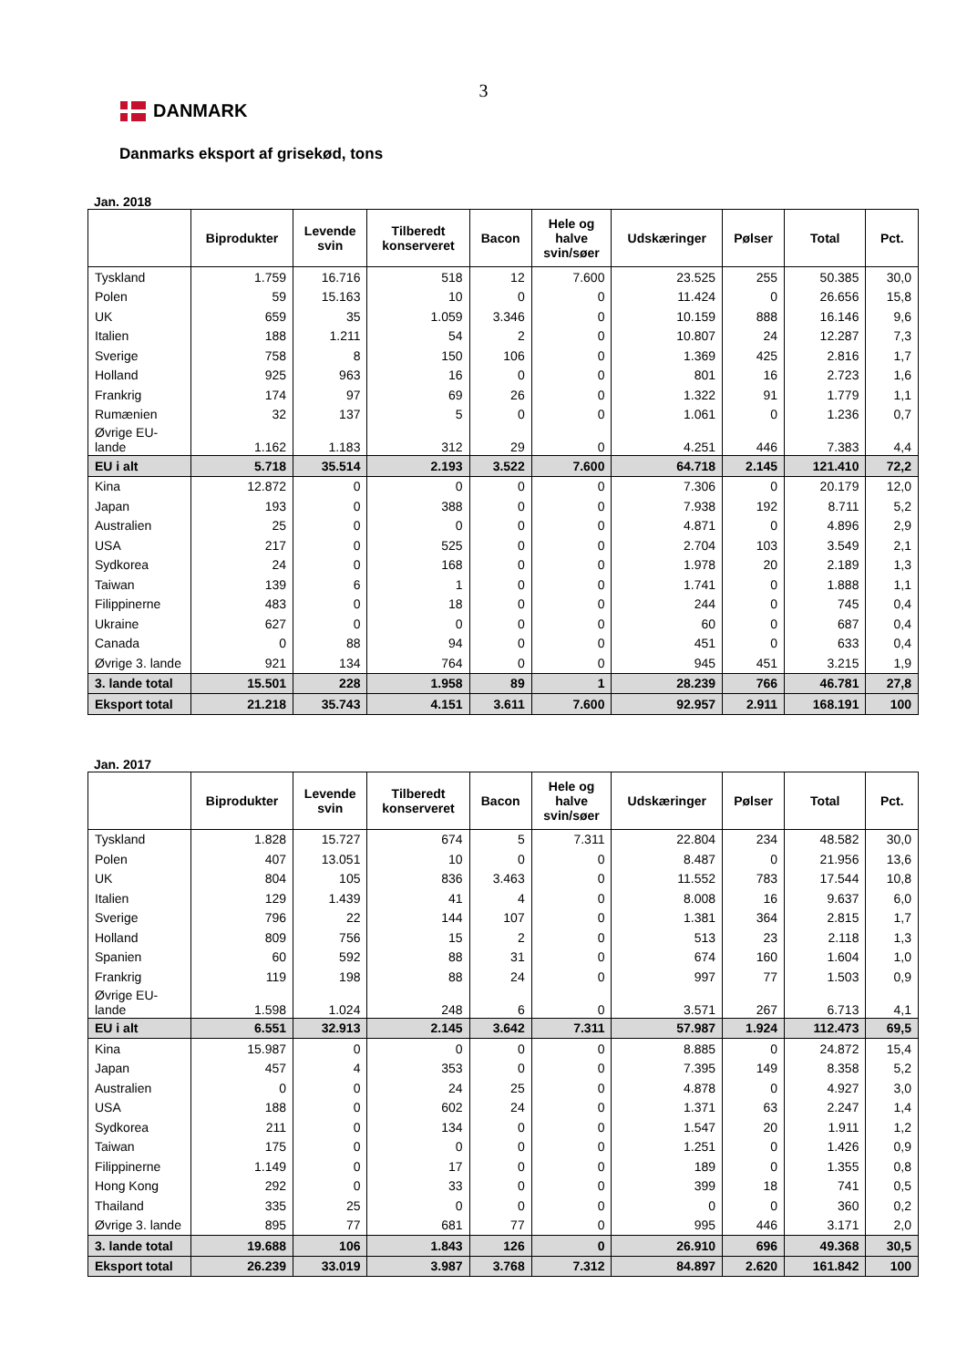3
DANMARK
Danmarks eksport af grisekød, tons
Jan. 2018
| | Biprodukter | Levende svin | Tilberedt konserveret | Bacon | Hele og halve svin/søer | Udskæringer | Pølser | Total | Pct. |
| --- | --- | --- | --- | --- | --- | --- | --- | --- | --- |
| Tyskland | 1.759 | 16.716 | 518 | 12 | 7.600 | 23.525 | 255 | 50.385 | 30,0 |
| Polen | 59 | 15.163 | 10 | 0 | 0 | 11.424 | 0 | 26.656 | 15,8 |
| UK | 659 | 35 | 1.059 | 3.346 | 0 | 10.159 | 888 | 16.146 | 9,6 |
| Italien | 188 | 1.211 | 54 | 2 | 0 | 10.807 | 24 | 12.287 | 7,3 |
| Sverige | 758 | 8 | 150 | 106 | 0 | 1.369 | 425 | 2.816 | 1,7 |
| Holland | 925 | 963 | 16 | 0 | 0 | 801 | 16 | 2.723 | 1,6 |
| Frankrig | 174 | 97 | 69 | 26 | 0 | 1.322 | 91 | 1.779 | 1,1 |
| Rumænien | 32 | 137 | 5 | 0 | 0 | 1.061 | 0 | 1.236 | 0,7 |
| Øvrige EU- lande | 1.162 | 1.183 | 312 | 29 | 0 | 4.251 | 446 | 7.383 | 4,4 |
| EU i alt | 5.718 | 35.514 | 2.193 | 3.522 | 7.600 | 64.718 | 2.145 | 121.410 | 72,2 |
| Kina | 12.872 | 0 | 0 | 0 | 0 | 7.306 | 0 | 20.179 | 12,0 |
| Japan | 193 | 0 | 388 | 0 | 0 | 7.938 | 192 | 8.711 | 5,2 |
| Australien | 25 | 0 | 0 | 0 | 0 | 4.871 | 0 | 4.896 | 2,9 |
| USA | 217 | 0 | 525 | 0 | 0 | 2.704 | 103 | 3.549 | 2,1 |
| Sydkorea | 24 | 0 | 168 | 0 | 0 | 1.978 | 20 | 2.189 | 1,3 |
| Taiwan | 139 | 6 | 1 | 0 | 0 | 1.741 | 0 | 1.888 | 1,1 |
| Filippinerne | 483 | 0 | 18 | 0 | 0 | 244 | 0 | 745 | 0,4 |
| Ukraine | 627 | 0 | 0 | 0 | 0 | 60 | 0 | 687 | 0,4 |
| Canada | 0 | 88 | 94 | 0 | 0 | 451 | 0 | 633 | 0,4 |
| Øvrige 3. lande | 921 | 134 | 764 | 0 | 0 | 945 | 451 | 3.215 | 1,9 |
| 3. lande total | 15.501 | 228 | 1.958 | 89 | 1 | 28.239 | 766 | 46.781 | 27,8 |
| Eksport total | 21.218 | 35.743 | 4.151 | 3.611 | 7.600 | 92.957 | 2.911 | 168.191 | 100 |
Jan. 2017
| | Biprodukter | Levende svin | Tilberedt konserveret | Bacon | Hele og halve svin/søer | Udskæringer | Pølser | Total | Pct. |
| --- | --- | --- | --- | --- | --- | --- | --- | --- | --- |
| Tyskland | 1.828 | 15.727 | 674 | 5 | 7.311 | 22.804 | 234 | 48.582 | 30,0 |
| Polen | 407 | 13.051 | 10 | 0 | 0 | 8.487 | 0 | 21.956 | 13,6 |
| UK | 804 | 105 | 836 | 3.463 | 0 | 11.552 | 783 | 17.544 | 10,8 |
| Italien | 129 | 1.439 | 41 | 4 | 0 | 8.008 | 16 | 9.637 | 6,0 |
| Sverige | 796 | 22 | 144 | 107 | 0 | 1.381 | 364 | 2.815 | 1,7 |
| Holland | 809 | 756 | 15 | 2 | 0 | 513 | 23 | 2.118 | 1,3 |
| Spanien | 60 | 592 | 88 | 31 | 0 | 674 | 160 | 1.604 | 1,0 |
| Frankrig | 119 | 198 | 88 | 24 | 0 | 997 | 77 | 1.503 | 0,9 |
| Øvrige EU- lande | 1.598 | 1.024 | 248 | 6 | 0 | 3.571 | 267 | 6.713 | 4,1 |
| EU i alt | 6.551 | 32.913 | 2.145 | 3.642 | 7.311 | 57.987 | 1.924 | 112.473 | 69,5 |
| Kina | 15.987 | 0 | 0 | 0 | 0 | 8.885 | 0 | 24.872 | 15,4 |
| Japan | 457 | 4 | 353 | 0 | 0 | 7.395 | 149 | 8.358 | 5,2 |
| Australien | 0 | 0 | 24 | 25 | 0 | 4.878 | 0 | 4.927 | 3,0 |
| USA | 188 | 0 | 602 | 24 | 0 | 1.371 | 63 | 2.247 | 1,4 |
| Sydkorea | 211 | 0 | 134 | 0 | 0 | 1.547 | 20 | 1.911 | 1,2 |
| Taiwan | 175 | 0 | 0 | 0 | 0 | 1.251 | 0 | 1.426 | 0,9 |
| Filippinerne | 1.149 | 0 | 17 | 0 | 0 | 189 | 0 | 1.355 | 0,8 |
| Hong Kong | 292 | 0 | 33 | 0 | 0 | 399 | 18 | 741 | 0,5 |
| Thailand | 335 | 25 | 0 | 0 | 0 | 0 | 0 | 360 | 0,2 |
| Øvrige 3. lande | 895 | 77 | 681 | 77 | 0 | 995 | 446 | 3.171 | 2,0 |
| 3. lande total | 19.688 | 106 | 1.843 | 126 | 0 | 26.910 | 696 | 49.368 | 30,5 |
| Eksport total | 26.239 | 33.019 | 3.987 | 3.768 | 7.312 | 84.897 | 2.620 | 161.842 | 100 |